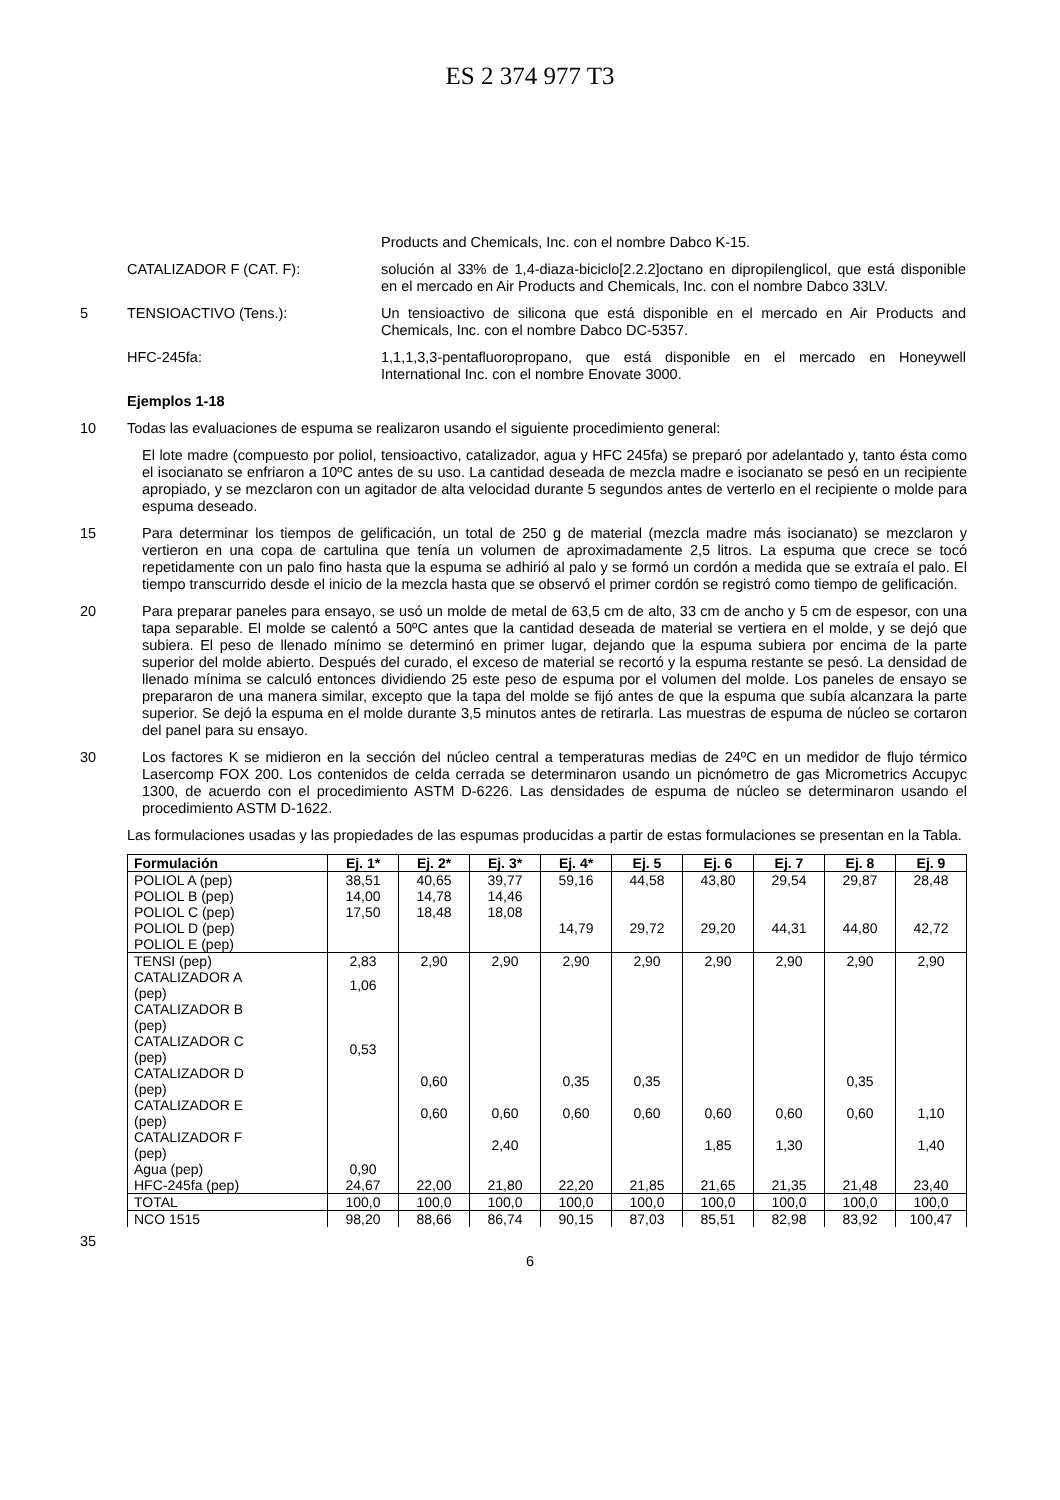ES 2 374 977 T3
Products and Chemicals, Inc. con el nombre Dabco K-15.
CATALIZADOR F (CAT. F):
solución al 33% de 1,4-diaza-biciclo[2.2.2]octano en dipropilenglicol, que está disponible en el mercado en Air Products and Chemicals, Inc. con el nombre Dabco 33LV.
5 TENSIOACTIVO (Tens.):
Un tensioactivo de silicona que está disponible en el mercado en Air Products and Chemicals, Inc. con el nombre Dabco DC-5357.
HFC-245fa:
1,1,1,3,3-pentafluoropropano, que está disponible en el mercado en Honeywell International Inc. con el nombre Enovate 3000.
Ejemplos 1-18
10
Todas las evaluaciones de espuma se realizaron usando el siguiente procedimiento general:
El lote madre (compuesto por poliol, tensioactivo, catalizador, agua y HFC 245fa) se preparó por adelantado y, tanto ésta como el isocianato se enfriaron a 10ºC antes de su uso. La cantidad deseada de mezcla madre e isocianato se pesó en un recipiente apropiado, y se mezclaron con un agitador de alta velocidad durante 5 segundos antes de verterlo en el recipiente o molde para espuma deseado.
15
Para determinar los tiempos de gelificación, un total de 250 g de material (mezcla madre más isocianato) se mezclaron y vertieron en una copa de cartulina que tenía un volumen de aproximadamente 2,5 litros. La espuma que crece se tocó repetidamente con un palo fino hasta que la espuma se adhirió al palo y se formó un cordón a medida que se extraía el palo. El tiempo transcurrido desde el inicio de la mezcla hasta que se observó el primer cordón se registró como tiempo de gelificación.
20
Para preparar paneles para ensayo, se usó un molde de metal de 63,5 cm de alto, 33 cm de ancho y 5 cm de espesor, con una tapa separable. El molde se calentó a 50ºC antes que la cantidad deseada de material se vertiera en el molde, y se dejó que subiera. El peso de llenado mínimo se determinó en primer lugar, dejando que la espuma subiera por encima de la parte superior del molde abierto. Después del curado, el exceso de material se recortó y la espuma restante se pesó. La densidad de llenado mínima se calculó entonces dividiendo 25 este peso de espuma por el volumen del molde. Los paneles de ensayo se prepararon de una manera similar, excepto que la tapa del molde se fijó antes de que la espuma que subía alcanzara la parte superior. Se dejó la espuma en el molde durante 3,5 minutos antes de retirarla. Las muestras de espuma de núcleo se cortaron del panel para su ensayo.
30
Los factores K se midieron en la sección del núcleo central a temperaturas medias de 24ºC en un medidor de flujo térmico Lasercomp FOX 200. Los contenidos de celda cerrada se determinaron usando un picnómetro de gas Micrometrics Accupyc 1300, de acuerdo con el procedimiento ASTM D-6226. Las densidades de espuma de núcleo se determinaron usando el procedimiento ASTM D-1622.
Las formulaciones usadas y las propiedades de las espumas producidas a partir de estas formulaciones se presentan en la Tabla.
| Formulación | Ej. 1* | Ej. 2* | Ej. 3* | Ej. 4* | Ej. 5 | Ej. 6 | Ej. 7 | Ej. 8 | Ej. 9 |
| --- | --- | --- | --- | --- | --- | --- | --- | --- | --- |
| POLIOL A (pep) POLIOL B (pep) POLIOL C (pep) POLIOL D (pep) POLIOL E (pep) | 38,51 14,00 17,50 | 40,65 14,78 18,48 | 39,77 14,46 18,08 | 59,16 14,79 | 44,58 29,72 | 43,80 29,20 | 29,54 44,31 | 29,87 44,80 | 28,48 42,72 |
| TENSI (pep) | 2,83 | 2,90 | 2,90 | 2,90 | 2,90 | 2,90 | 2,90 | 2,90 | 2,90 |
| CATALIZADOR A (pep) | 1,06 | | | | | | | | |
| CATALIZADOR B (pep) | | | | | | | | | |
| CATALIZADOR C (pep) | 0,53 | | | | | | | | |
| CATALIZADOR D (pep) | | 0,60 | | 0,35 | 0,35 | | | 0,35 | |
| CATALIZADOR E (pep) | | 0,60 | 0,60 | 0,60 | 0,60 | 0,60 | 0,60 | 0,60 | 1,10 |
| CATALIZADOR F (pep) | | | 2,40 | | | 1,85 | 1,30 | | 1,40 |
| Agua (pep) | 0,90 | | | | | | | | |
| HFC-245fa (pep) | 24,67 | 22,00 | 21,80 | 22,20 | 21,85 | 21,65 | 21,35 | 21,48 | 23,40 |
| TOTAL | 100,0 | 100,0 | 100,0 | 100,0 | 100,0 | 100,0 | 100,0 | 100,0 | 100,0 |
| NCO 1515 | 98,20 | 88,66 | 86,74 | 90,15 | 87,03 | 85,51 | 82,98 | 83,92 | 100,47 |
35
6